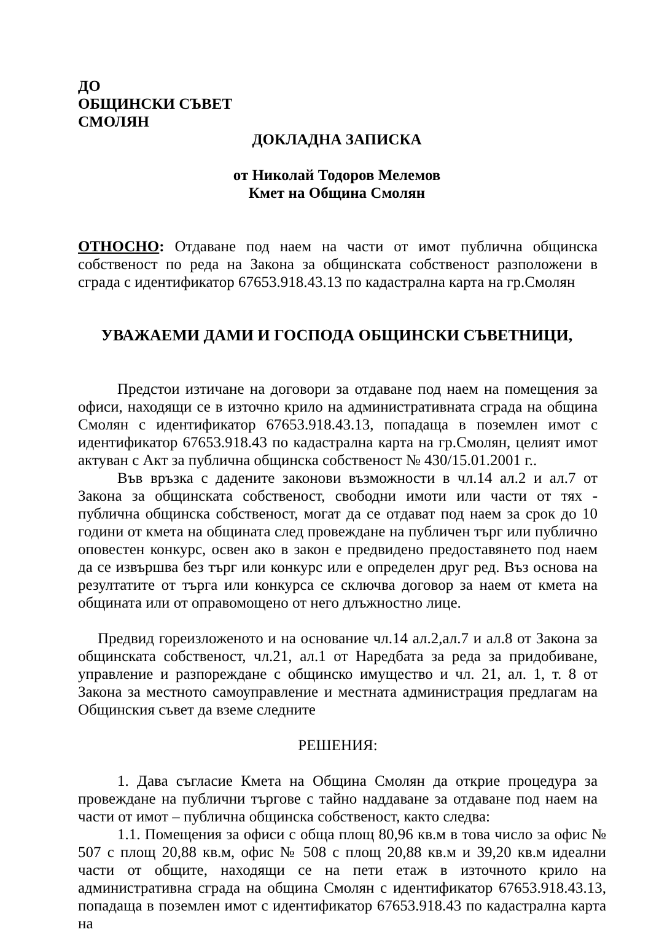ДО
ОБЩИНСКИ СЪВЕТ
СМОЛЯН
ДОКЛАДНА ЗАПИСКА
от Николай Тодоров Мелемов
Кмет на Община Смолян
ОТНОСНО: Отдаване под наем на части от имот публична общинска собственост по реда на Закона за общинската собственост разположени в сграда с идентификатор 67653.918.43.13 по кадастрална карта на гр.Смолян
УВАЖАЕМИ ДАМИ И ГОСПОДА ОБЩИНСКИ СЪВЕТНИЦИ,
Предстои изтичане на договори за отдаване под наем на помещения за офиси, находящи се в източно крило на административната сграда на община Смолян с идентификатор 67653.918.43.13, попадаща в поземлен имот с идентификатор 67653.918.43 по кадастрална карта на гр.Смолян, целият имот актуван с Акт за публична общинска собственост № 430/15.01.2001 г..
Във връзка с дадените законови възможности в чл.14 ал.2 и ал.7 от Закона за общинската собственост, свободни имоти или части от тях - публична общинска собственост, могат да се отдават под наем за срок до 10 години от кмета на общината след провеждане на публичен търг или публично оповестен конкурс, освен ако в закон е предвидено предоставянето под наем да се извършва без търг или конкурс или е определен друг ред. Въз основа на резултатите от търга или конкурса се сключва договор за наем от кмета на общината или от оправомощено от него длъжностно лице.
Предвид гореизложеното и на основание чл.14 ал.2,ал.7 и ал.8 от Закона за общинската собственост, чл.21, ал.1 от Наредбата за реда за придобиване, управление и разпореждане с общинско имущество и чл. 21, ал. 1, т. 8 от Закона за местното самоуправление и местната администрация предлагам на Общинския съвет да вземе следните
РЕШЕНИЯ:
1. Дава съгласие Кмета на Община Смолян да открие процедура за провеждане на публични търгове с тайно наддаване за отдаване под наем на части от имот – публична общинска собственост, както следва:
1.1. Помещения за офиси с обща площ 80,96 кв.м в това число за офис № 507 с площ 20,88 кв.м, офис № 508 с площ 20,88 кв.м и 39,20 кв.м идеални части от общите, находящи се на пети етаж в източното крило на административна сграда на община Смолян с идентификатор 67653.918.43.13, попадаща в поземлен имот с идентификатор 67653.918.43 по кадастрална карта на